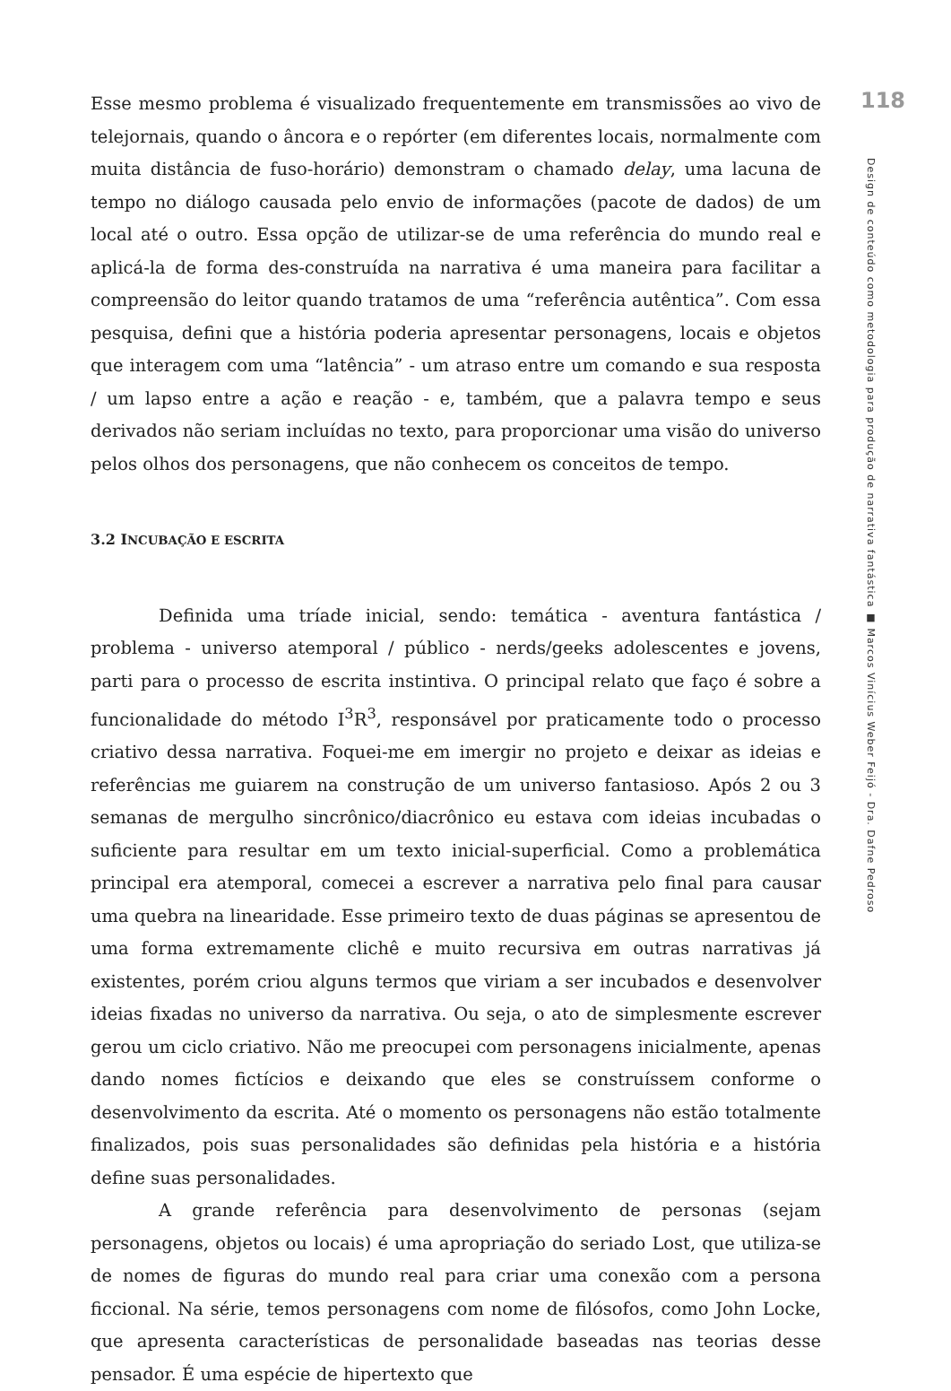Esse mesmo problema é visualizado frequentemente em transmissões ao vivo de telejornais, quando o âncora e o repórter (em diferentes locais, normalmente com muita distância de fuso-horário) demonstram o chamado delay, uma lacuna de tempo no diálogo causada pelo envio de informações (pacote de dados) de um local até o outro. Essa opção de utilizar-se de uma referência do mundo real e aplicá-la de forma des-construída na narrativa é uma maneira para facilitar a compreensão do leitor quando tratamos de uma “referência autêntica”. Com essa pesquisa, defini que a história poderia apresentar personagens, locais e objetos que interagem com uma “latência” - um atraso entre um comando e sua resposta / um lapso entre a ação e reação - e, também, que a palavra tempo e seus derivados não seriam incluídas no texto, para proporcionar uma visão do universo pelos olhos dos personagens, que não conhecem os conceitos de tempo.
3.2 INCUBAÇÃO E ESCRITA
Definida uma tríade inicial, sendo: temática - aventura fantástica / problema - universo atemporal / público - nerds/geeks adolescentes e jovens, parti para o processo de escrita instintiva. O principal relato que faço é sobre a funcionalidade do método I<sup>3</sup>R<sup>3</sup>, responsável por praticamente todo o processo criativo dessa narrativa. Foquei-me em imergir no projeto e deixar as ideias e referências me guiarem na construção de um universo fantasioso. Após 2 ou 3 semanas de mergulho sincrônico/diacrônico eu estava com ideias incubadas o suficiente para resultar em um texto inicial-superficial. Como a problemática principal era atemporal, comecei a escrever a narrativa pelo final para causar uma quebra na linearidade. Esse primeiro texto de duas páginas se apresentou de uma forma extremamente clichê e muito recursiva em outras narrativas já existentes, porém criou alguns termos que viriam a ser incubados e desenvolver ideias fixadas no universo da narrativa. Ou seja, o ato de simplesmente escrever gerou um ciclo criativo. Não me preocupei com personagens inicialmente, apenas dando nomes fictícios e deixando que eles se construíssem conforme o desenvolvimento da escrita. Até o momento os personagens não estão totalmente finalizados, pois suas personalidades são definidas pela história e a história define suas personalidades.
A grande referência para desenvolvimento de personas (sejam personagens, objetos ou locais) é uma apropriação do seriado Lost, que utiliza-se de nomes de figuras do mundo real para criar uma conexão com a persona ficcional. Na série, temos personagens com nome de filósofos, como John Locke, que apresenta características de personalidade baseadas nas teorias desse pensador. É uma espécie de hipertexto que
118
Design de conteúdo como metodologia para produção de narrativa fantástica ■ Marcos Vinícius Weber Feijó - Dra. Dafne Pedroso